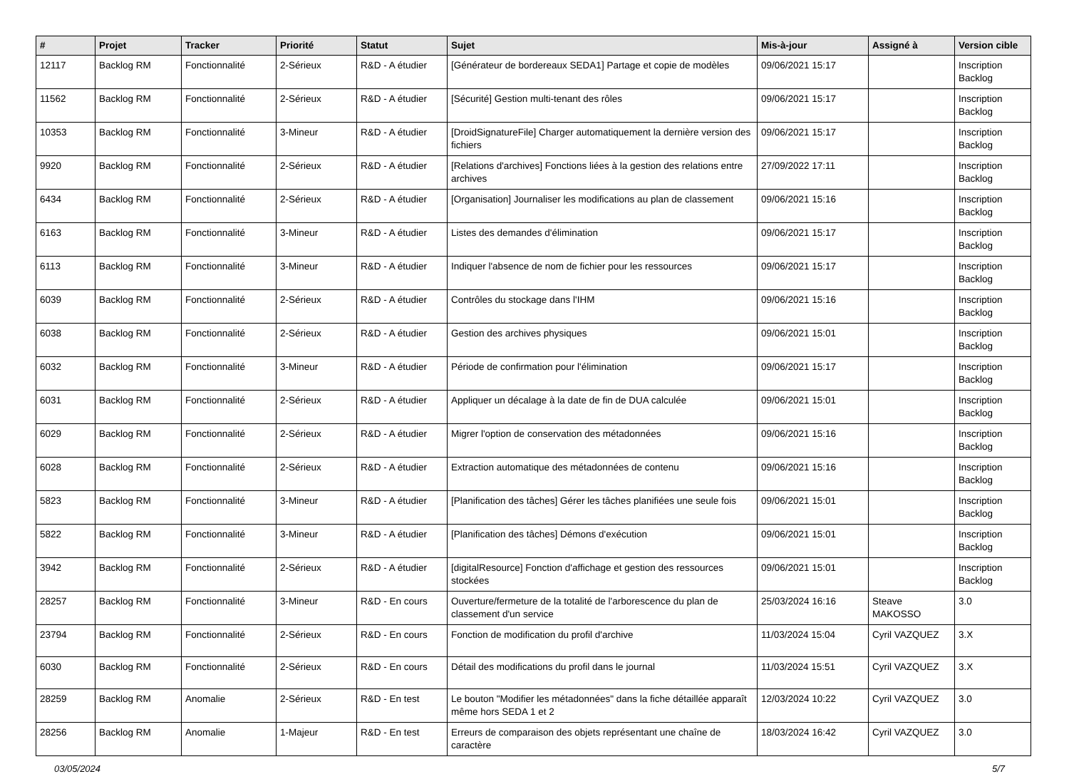| # | Projet | Tracker | Priorité | Statut | Sujet | Mis-à-jour | Assigné à | Version cible |
| --- | --- | --- | --- | --- | --- | --- | --- | --- |
| 12117 | Backlog RM | Fonctionnalité | 2-Sérieux | R&D - A étudier | [Générateur de bordereaux SEDA1] Partage et copie de modèles | 09/06/2021 15:17 | | Inscription Backlog |
| 11562 | Backlog RM | Fonctionnalité | 2-Sérieux | R&D - A étudier | [Sécurité] Gestion multi-tenant des rôles | 09/06/2021 15:17 | | Inscription Backlog |
| 10353 | Backlog RM | Fonctionnalité | 3-Mineur | R&D - A étudier | [DroidSignatureFile] Charger automatiquement la dernière version des fichiers | 09/06/2021 15:17 | | Inscription Backlog |
| 9920 | Backlog RM | Fonctionnalité | 2-Sérieux | R&D - A étudier | [Relations d'archives] Fonctions liées à la gestion des relations entre archives | 27/09/2022 17:11 | | Inscription Backlog |
| 6434 | Backlog RM | Fonctionnalité | 2-Sérieux | R&D - A étudier | [Organisation] Journaliser les modifications au plan de classement | 09/06/2021 15:16 | | Inscription Backlog |
| 6163 | Backlog RM | Fonctionnalité | 3-Mineur | R&D - A étudier | Listes des demandes d'élimination | 09/06/2021 15:17 | | Inscription Backlog |
| 6113 | Backlog RM | Fonctionnalité | 3-Mineur | R&D - A étudier | Indiquer l'absence de nom de fichier pour les ressources | 09/06/2021 15:17 | | Inscription Backlog |
| 6039 | Backlog RM | Fonctionnalité | 2-Sérieux | R&D - A étudier | Contrôles du stockage dans l'IHM | 09/06/2021 15:16 | | Inscription Backlog |
| 6038 | Backlog RM | Fonctionnalité | 2-Sérieux | R&D - A étudier | Gestion des archives physiques | 09/06/2021 15:01 | | Inscription Backlog |
| 6032 | Backlog RM | Fonctionnalité | 3-Mineur | R&D - A étudier | Période de confirmation pour l'élimination | 09/06/2021 15:17 | | Inscription Backlog |
| 6031 | Backlog RM | Fonctionnalité | 2-Sérieux | R&D - A étudier | Appliquer un décalage à la date de fin de DUA calculée | 09/06/2021 15:01 | | Inscription Backlog |
| 6029 | Backlog RM | Fonctionnalité | 2-Sérieux | R&D - A étudier | Migrer l'option de conservation des métadonnées | 09/06/2021 15:16 | | Inscription Backlog |
| 6028 | Backlog RM | Fonctionnalité | 2-Sérieux | R&D - A étudier | Extraction automatique des métadonnées de contenu | 09/06/2021 15:16 | | Inscription Backlog |
| 5823 | Backlog RM | Fonctionnalité | 3-Mineur | R&D - A étudier | [Planification des tâches] Gérer les tâches planifiées une seule fois | 09/06/2021 15:01 | | Inscription Backlog |
| 5822 | Backlog RM | Fonctionnalité | 3-Mineur | R&D - A étudier | [Planification des tâches] Démons d'exécution | 09/06/2021 15:01 | | Inscription Backlog |
| 3942 | Backlog RM | Fonctionnalité | 2-Sérieux | R&D - A étudier | [digitalResource] Fonction d'affichage et gestion des ressources stockées | 09/06/2021 15:01 | | Inscription Backlog |
| 28257 | Backlog RM | Fonctionnalité | 3-Mineur | R&D - En cours | Ouverture/fermeture de la totalité de l'arborescence du plan de classement d'un service | 25/03/2024 16:16 | Steave MAKOSSO | 3.0 |
| 23794 | Backlog RM | Fonctionnalité | 2-Sérieux | R&D - En cours | Fonction de modification du profil d'archive | 11/03/2024 15:04 | Cyril VAZQUEZ | 3.X |
| 6030 | Backlog RM | Fonctionnalité | 2-Sérieux | R&D - En cours | Détail des modifications du profil dans le journal | 11/03/2024 15:51 | Cyril VAZQUEZ | 3.X |
| 28259 | Backlog RM | Anomalie | 2-Sérieux | R&D - En test | Le bouton "Modifier les métadonnées" dans la fiche détaillée apparaît même hors SEDA 1 et 2 | 12/03/2024 10:22 | Cyril VAZQUEZ | 3.0 |
| 28256 | Backlog RM | Anomalie | 1-Majeur | R&D - En test | Erreurs de comparaison des objets représentant une chaîne de caractère | 18/03/2024 16:42 | Cyril VAZQUEZ | 3.0 |
03/05/2024 5/7